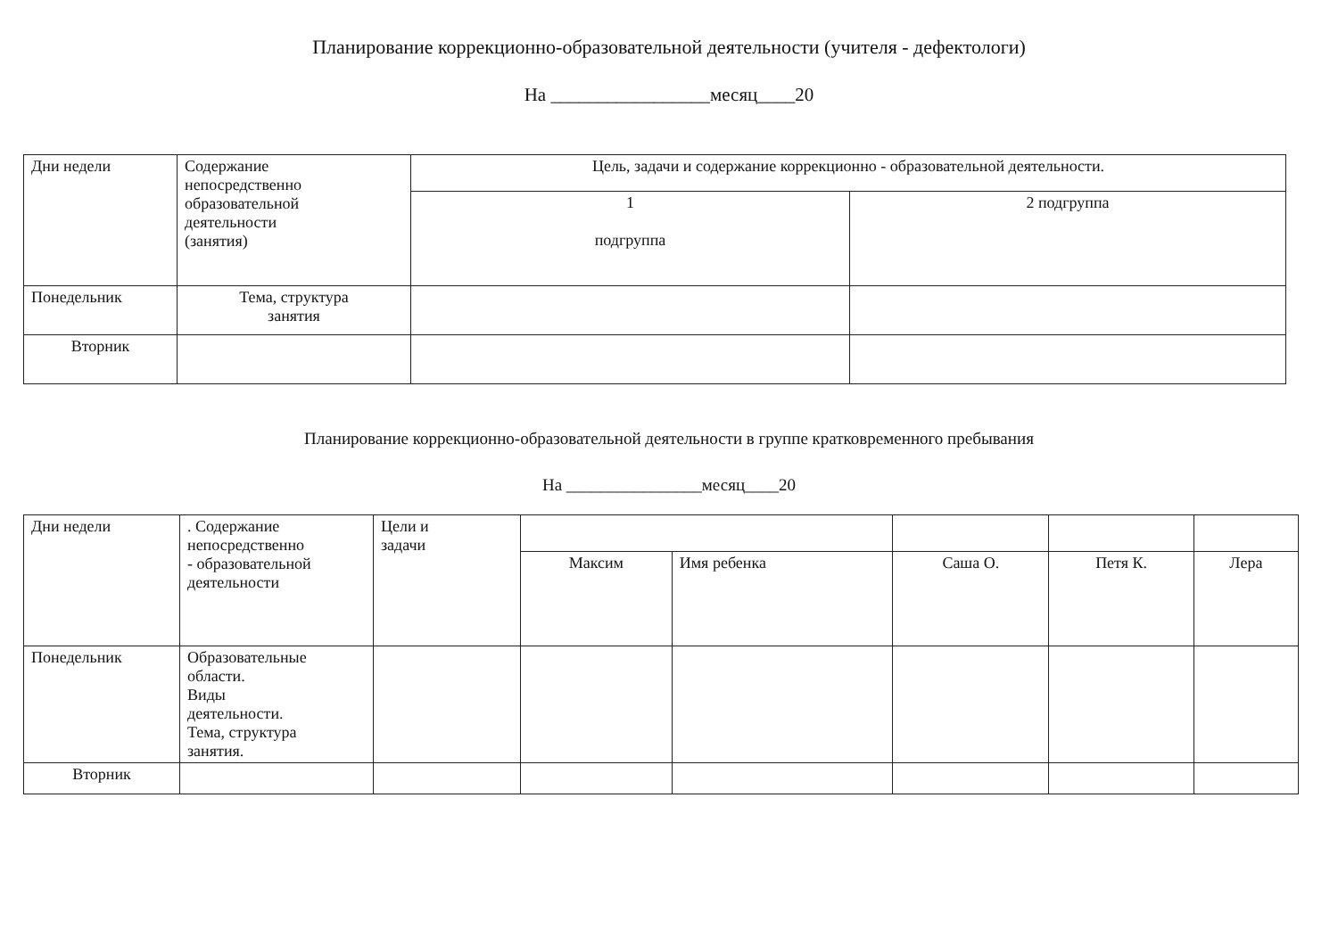Планирование коррекционно-образовательной деятельности (учителя - дефектологи)
На _________________месяц____20
| Дни недели | Содержание непосредственно образовательной деятельности (занятия) | Цель, задачи и содержание коррекционно - образовательной деятельности. | |
| --- | --- | --- | --- |
| | | 1 подгруппа | 2 подгруппа |
| Понедельник | Тема, структура занятия | | |
| Вторник | | | |
Планирование коррекционно-образовательной деятельности в группе кратковременного пребывания
На ________________месяц____20
| Дни недели | . Содержание непосредственно - образовательной деятельности | Цели и задачи | | | | | |
| --- | --- | --- | --- | --- | --- | --- | --- |
| | | | Максим | Имя ребенка | Саша О. | Петя К. | Лера |
| Понедельник | Образовательные области. Виды деятельности. Тема, структура занятия. | | | | | | |
| Вторник | | | | | | | |